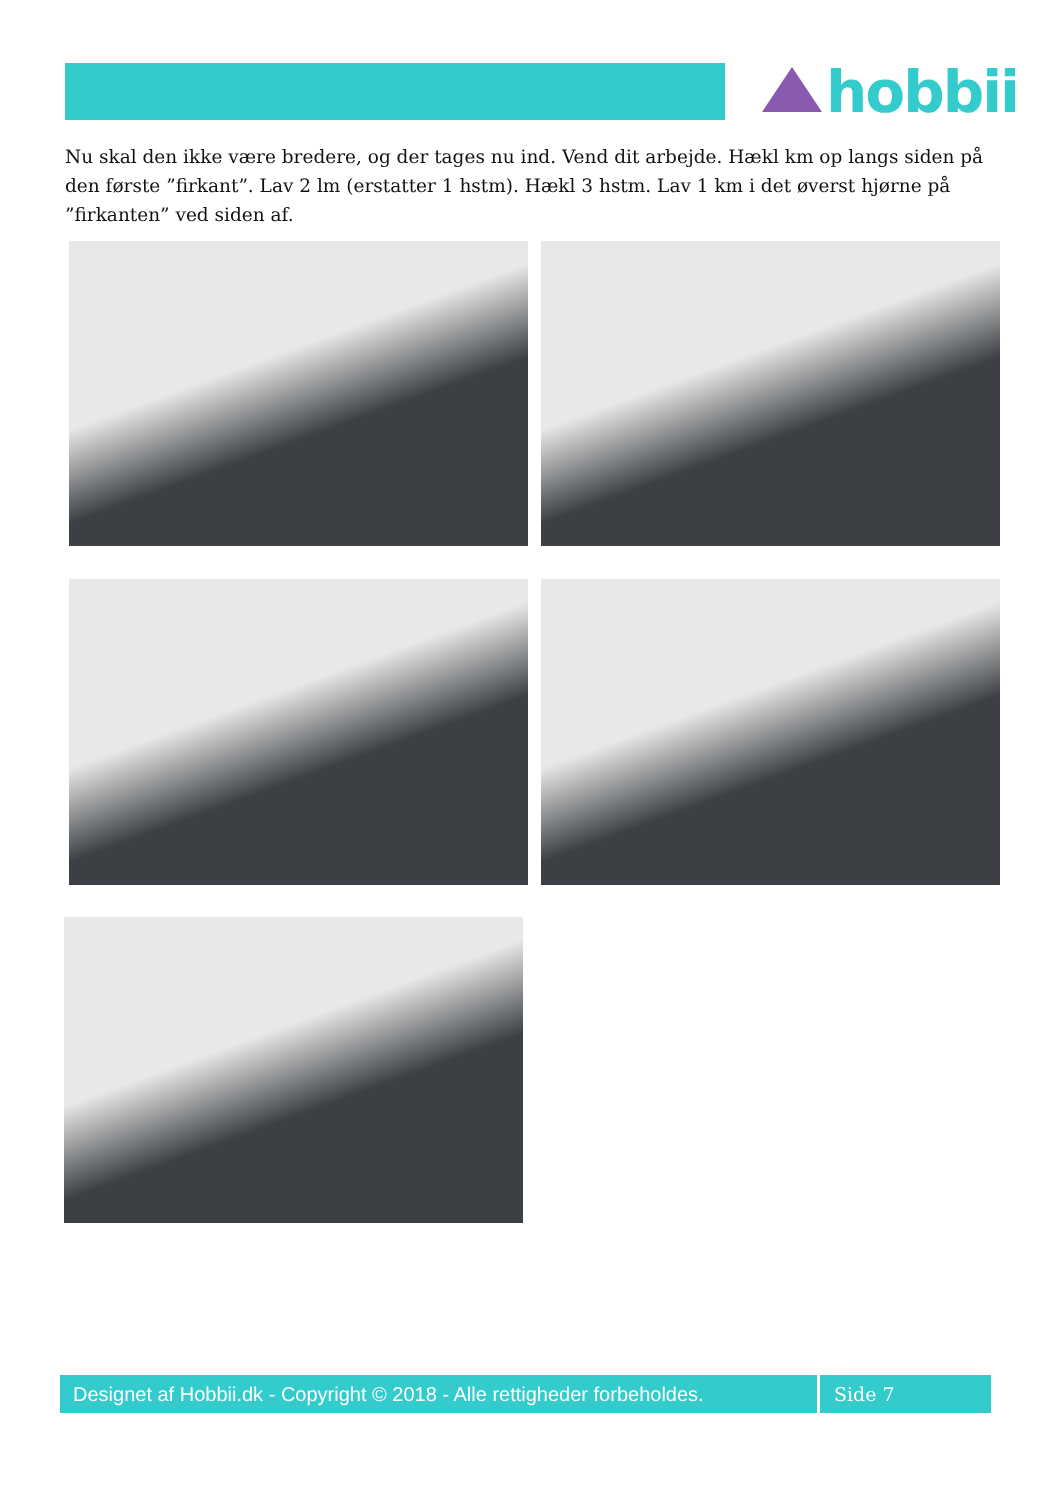hobbii
Nu skal den ikke være bredere, og der tages nu ind. Vend dit arbejde. Hækl km op langs siden på den første ”firkant”. Lav 2 lm (erstatter 1 hstm). Hækl 3 hstm. Lav 1 km i det øverst hjørne på ”firkanten” ved siden af.
Designet af Hobbii.dk - Copyright © 2018 - Alle rettigheder forbeholdes.
Side 7